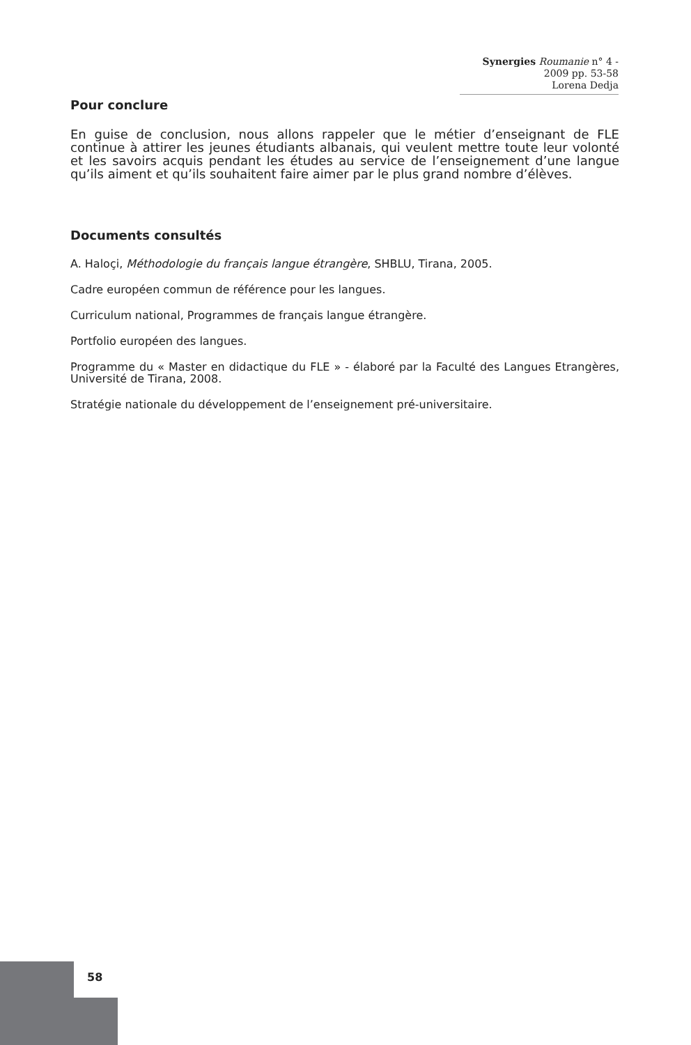Synergies Roumanie n° 4 - 2009 pp. 53-58
Lorena Dedja
Pour conclure
En guise de conclusion, nous allons rappeler que le métier d’enseignant de FLE continue à attirer les jeunes étudiants albanais, qui veulent mettre toute leur volonté et les savoirs acquis pendant les études au service de l’enseignement d’une langue qu’ils aiment et qu’ils souhaitent faire aimer par le plus grand nombre d’élèves.
Documents consultés
A. Haloçi, Méthodologie du français langue étrangère, SHBLU, Tirana, 2005.
Cadre européen commun de référence pour les langues.
Curriculum national, Programmes de français langue étrangère.
Portfolio européen des langues.
Programme du « Master en didactique du FLE » - élaboré par la Faculté des Langues Etrangères, Université de Tirana, 2008.
Stratégie nationale du développement de l’enseignement pré-universitaire.
58